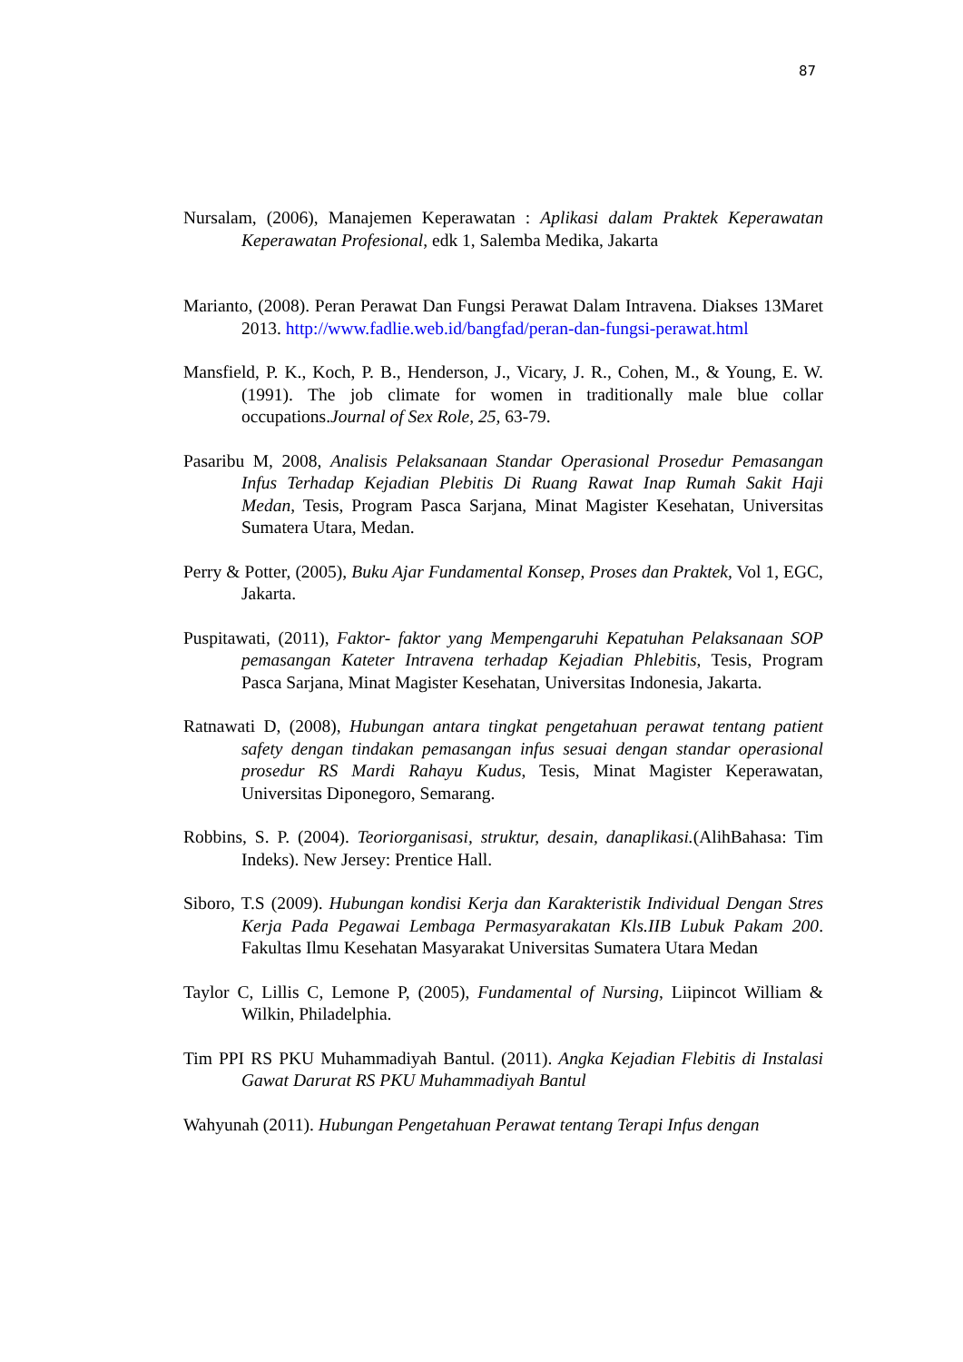87
Nursalam, (2006), Manajemen Keperawatan : Aplikasi dalam Praktek Keperawatan Keperawatan Profesional, edk 1, Salemba Medika, Jakarta
Marianto, (2008). Peran Perawat Dan Fungsi Perawat Dalam Intravena. Diakses 13Maret 2013. http://www.fadlie.web.id/bangfad/peran-dan-fungsi-perawat.html
Mansfield, P. K., Koch, P. B., Henderson, J., Vicary, J. R., Cohen, M., & Young, E. W. (1991). The job climate for women in traditionally male blue collar occupations.Journal of Sex Role, 25, 63-79.
Pasaribu M, 2008, Analisis Pelaksanaan Standar Operasional Prosedur Pemasangan Infus Terhadap Kejadian Plebitis Di Ruang Rawat Inap Rumah Sakit Haji Medan, Tesis, Program Pasca Sarjana, Minat Magister Kesehatan, Universitas Sumatera Utara, Medan.
Perry & Potter, (2005), Buku Ajar Fundamental Konsep, Proses dan Praktek, Vol 1, EGC, Jakarta.
Puspitawati, (2011), Faktor- faktor yang Mempengaruhi Kepatuhan Pelaksanaan SOP pemasangan Kateter Intravena terhadap Kejadian Phlebitis, Tesis, Program Pasca Sarjana, Minat Magister Kesehatan, Universitas Indonesia, Jakarta.
Ratnawati D, (2008), Hubungan antara tingkat pengetahuan perawat tentang patient safety dengan tindakan pemasangan infus sesuai dengan standar operasional prosedur RS Mardi Rahayu Kudus, Tesis, Minat Magister Keperawatan, Universitas Diponegoro, Semarang.
Robbins, S. P. (2004). Teoriorganisasi, struktur, desain, danaplikasi.(AlihBahasa: Tim Indeks). New Jersey: Prentice Hall.
Siboro, T.S (2009). Hubungan kondisi Kerja dan Karakteristik Individual Dengan Stres Kerja Pada Pegawai Lembaga Permasyarakatan Kls.IIB Lubuk Pakam 200. Fakultas Ilmu Kesehatan Masyarakat Universitas Sumatera Utara Medan
Taylor C, Lillis C, Lemone P, (2005), Fundamental of Nursing, Liipincot William & Wilkin, Philadelphia.
Tim PPI RS PKU Muhammadiyah Bantul. (2011). Angka Kejadian Flebitis di Instalasi Gawat Darurat RS PKU Muhammadiyah Bantul
Wahyunah (2011). Hubungan Pengetahuan Perawat tentang Terapi Infus dengan